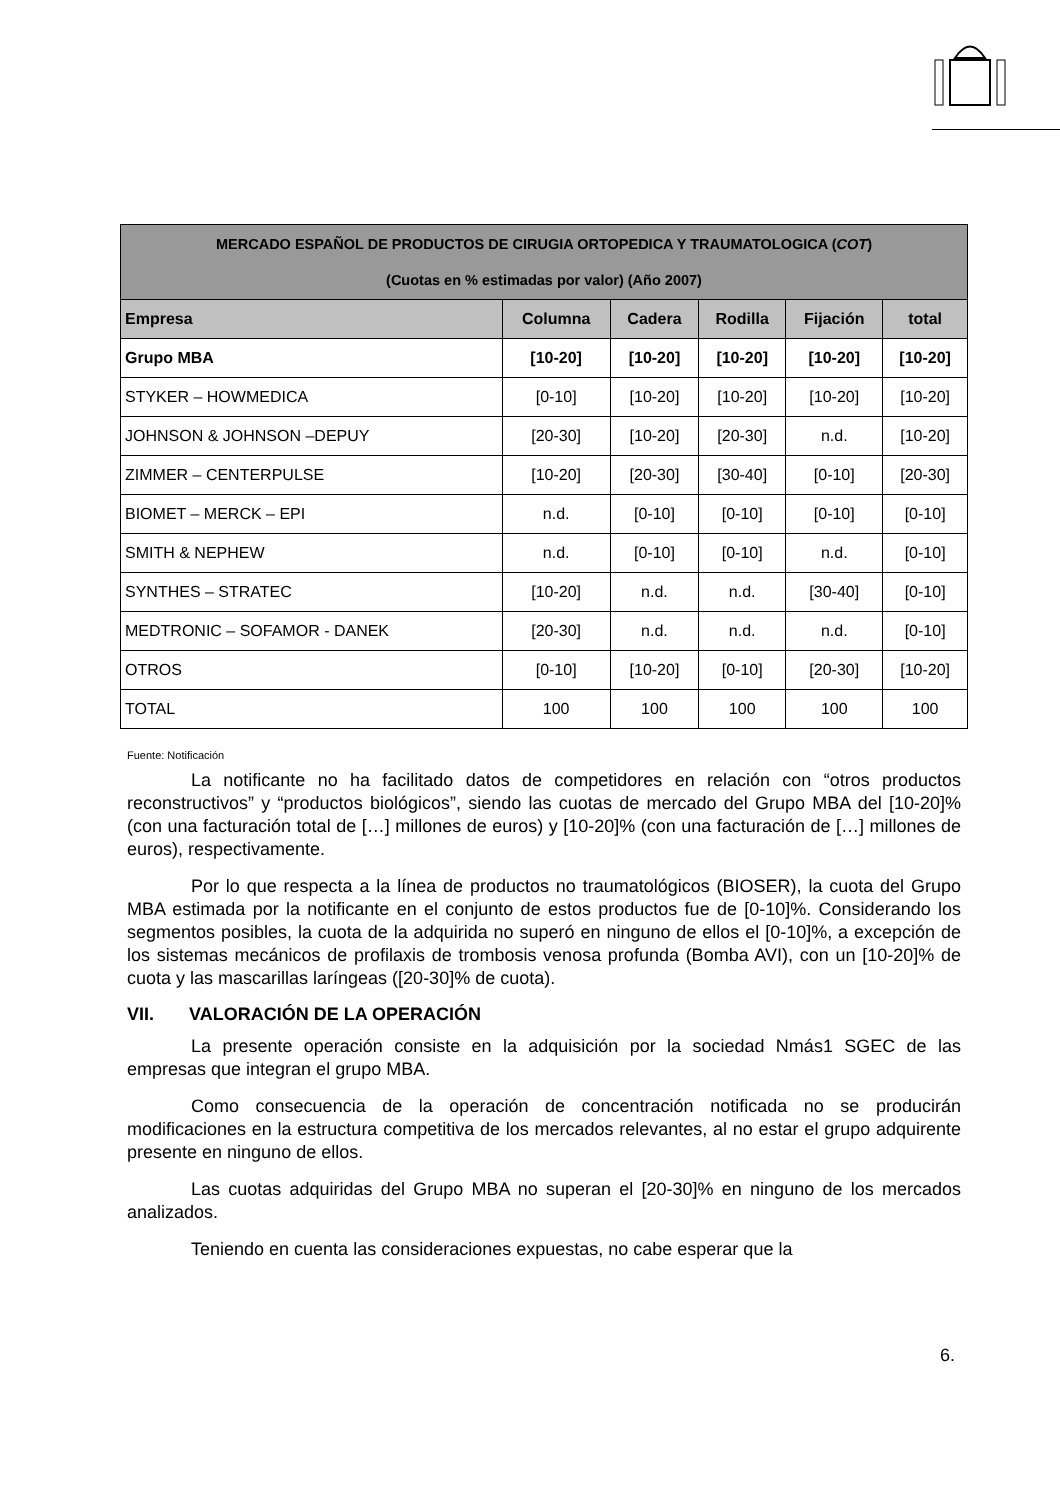| MERCADO ESPAÑOL DE PRODUCTOS DE CIRUGIA ORTOPEDICA Y TRAUMATOLOGICA ( COT ) (Cuotas en % estimadas por valor) (Año 2007) | | | | | |
| --- | --- | --- | --- | --- | --- |
| Empresa | Columna | Cadera | Rodilla | Fijación | total |
| Grupo MBA | [10-20] | [10-20] | [10-20] | [10-20] | [10-20] |
| STYKER – HOWMEDICA | [0-10] | [10-20] | [10-20] | [10-20] | [10-20] |
| JOHNSON & JOHNSON –DEPUY | [20-30] | [10-20] | [20-30] | n.d. | [10-20] |
| ZIMMER – CENTERPULSE | [10-20] | [20-30] | [30-40] | [0-10] | [20-30] |
| BIOMET – MERCK – EPI | n.d. | [0-10] | [0-10] | [0-10] | [0-10] |
| SMITH & NEPHEW | n.d. | [0-10] | [0-10] | n.d. | [0-10] |
| SYNTHES – STRATEC | [10-20] | n.d. | n.d. | [30-40] | [0-10] |
| MEDTRONIC – SOFAMOR - DANEK | [20-30] | n.d. | n.d. | n.d. | [0-10] |
| OTROS | [0-10] | [10-20] | [0-10] | [20-30] | [10-20] |
| TOTAL | 100 | 100 | 100 | 100 | 100 |
Fuente: Notificación
La notificante no ha facilitado datos de competidores en relación con “otros productos reconstructivos” y “productos biológicos”, siendo las cuotas de mercado del Grupo MBA del [10-20]% (con una facturación total de […] millones de euros) y [10-20]% (con una facturación de […] millones de euros), respectivamente.
Por lo que respecta a la línea de productos no traumatológicos (BIOSER), la cuota del Grupo MBA estimada por la notificante en el conjunto de estos productos fue de [0-10]%. Considerando los segmentos posibles, la cuota de la adquirida no superó en ninguno de ellos el [0-10]%, a excepción de los sistemas mecánicos de profilaxis de trombosis venosa profunda (Bomba AVI), con un [10-20]% de cuota y las mascarillas laríngeas ([20-30]% de cuota).
VII. VALORACIÓN DE LA OPERACIÓN
La presente operación consiste en la adquisición por la sociedad Nmás1 SGEC de las empresas que integran el grupo MBA.
Como consecuencia de la operación de concentración notificada no se producirán modificaciones en la estructura competitiva de los mercados relevantes, al no estar el grupo adquirente presente en ninguno de ellos.
Las cuotas adquiridas del Grupo MBA no superan el [20-30]% en ninguno de los mercados analizados.
Teniendo en cuenta las consideraciones expuestas, no cabe esperar que la
6.